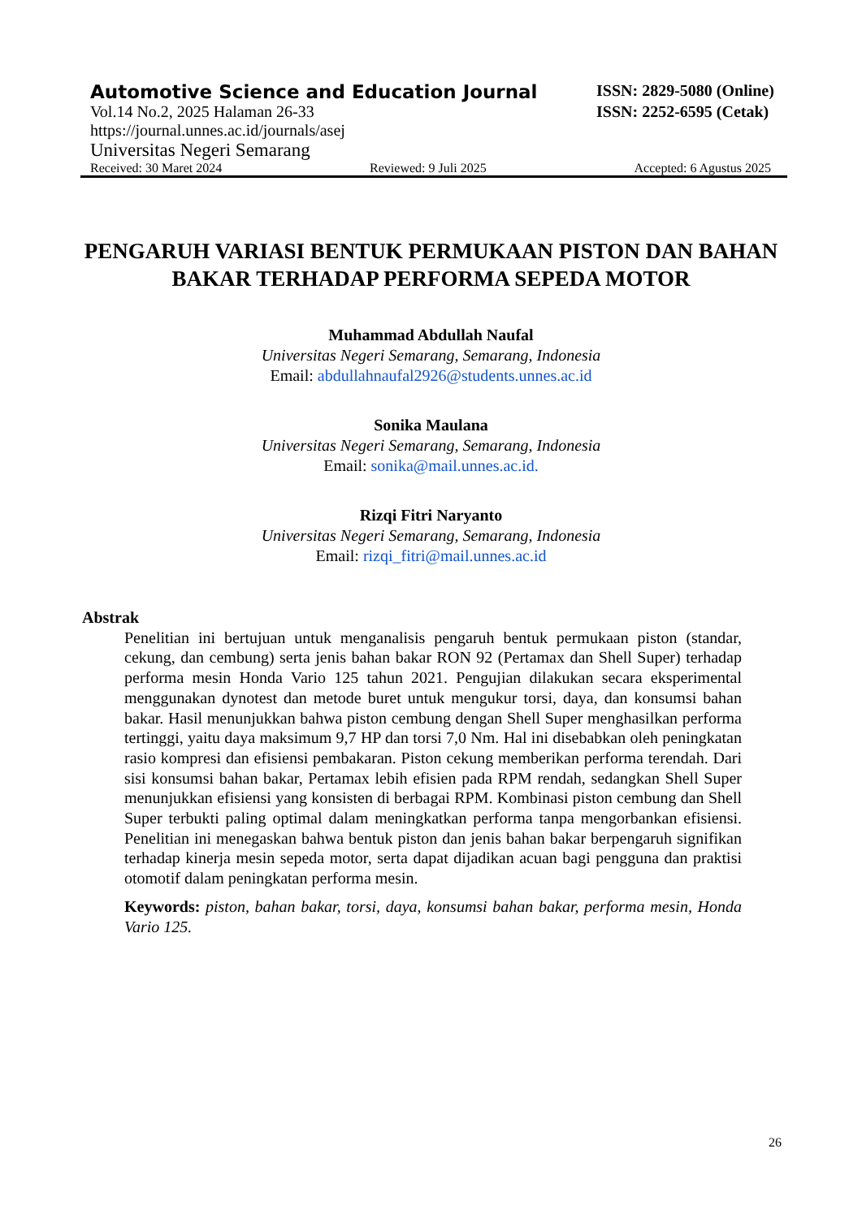Automotive Science and Education Journal ISSN: 2829-5080 (Online)
Vol.14 No.2, 2025 Halaman 26-33 ISSN: 2252-6595 (Cetak)
https://journal.unnes.ac.id/journals/asej
Universitas Negeri Semarang
Received: 30 Maret 2024 Reviewed: 9 Juli 2025 Accepted: 6 Agustus 2025
PENGARUH VARIASI BENTUK PERMUKAAN PISTON DAN BAHAN BAKAR TERHADAP PERFORMA SEPEDA MOTOR
Muhammad Abdullah Naufal
Universitas Negeri Semarang, Semarang, Indonesia
Email: abdullahnaufal2926@students.unnes.ac.id
Sonika Maulana
Universitas Negeri Semarang, Semarang, Indonesia
Email: sonika@mail.unnes.ac.id.
Rizqi Fitri Naryanto
Universitas Negeri Semarang, Semarang, Indonesia
Email: rizqi_fitri@mail.unnes.ac.id
Abstrak
Penelitian ini bertujuan untuk menganalisis pengaruh bentuk permukaan piston (standar, cekung, dan cembung) serta jenis bahan bakar RON 92 (Pertamax dan Shell Super) terhadap performa mesin Honda Vario 125 tahun 2021. Pengujian dilakukan secara eksperimental menggunakan dynotest dan metode buret untuk mengukur torsi, daya, dan konsumsi bahan bakar. Hasil menunjukkan bahwa piston cembung dengan Shell Super menghasilkan performa tertinggi, yaitu daya maksimum 9,7 HP dan torsi 7,0 Nm. Hal ini disebabkan oleh peningkatan rasio kompresi dan efisiensi pembakaran. Piston cekung memberikan performa terendah. Dari sisi konsumsi bahan bakar, Pertamax lebih efisien pada RPM rendah, sedangkan Shell Super menunjukkan efisiensi yang konsisten di berbagai RPM. Kombinasi piston cembung dan Shell Super terbukti paling optimal dalam meningkatkan performa tanpa mengorbankan efisiensi. Penelitian ini menegaskan bahwa bentuk piston dan jenis bahan bakar berpengaruh signifikan terhadap kinerja mesin sepeda motor, serta dapat dijadikan acuan bagi pengguna dan praktisi otomotif dalam peningkatan performa mesin.
Keywords: piston, bahan bakar, torsi, daya, konsumsi bahan bakar, performa mesin, Honda Vario 125.
26